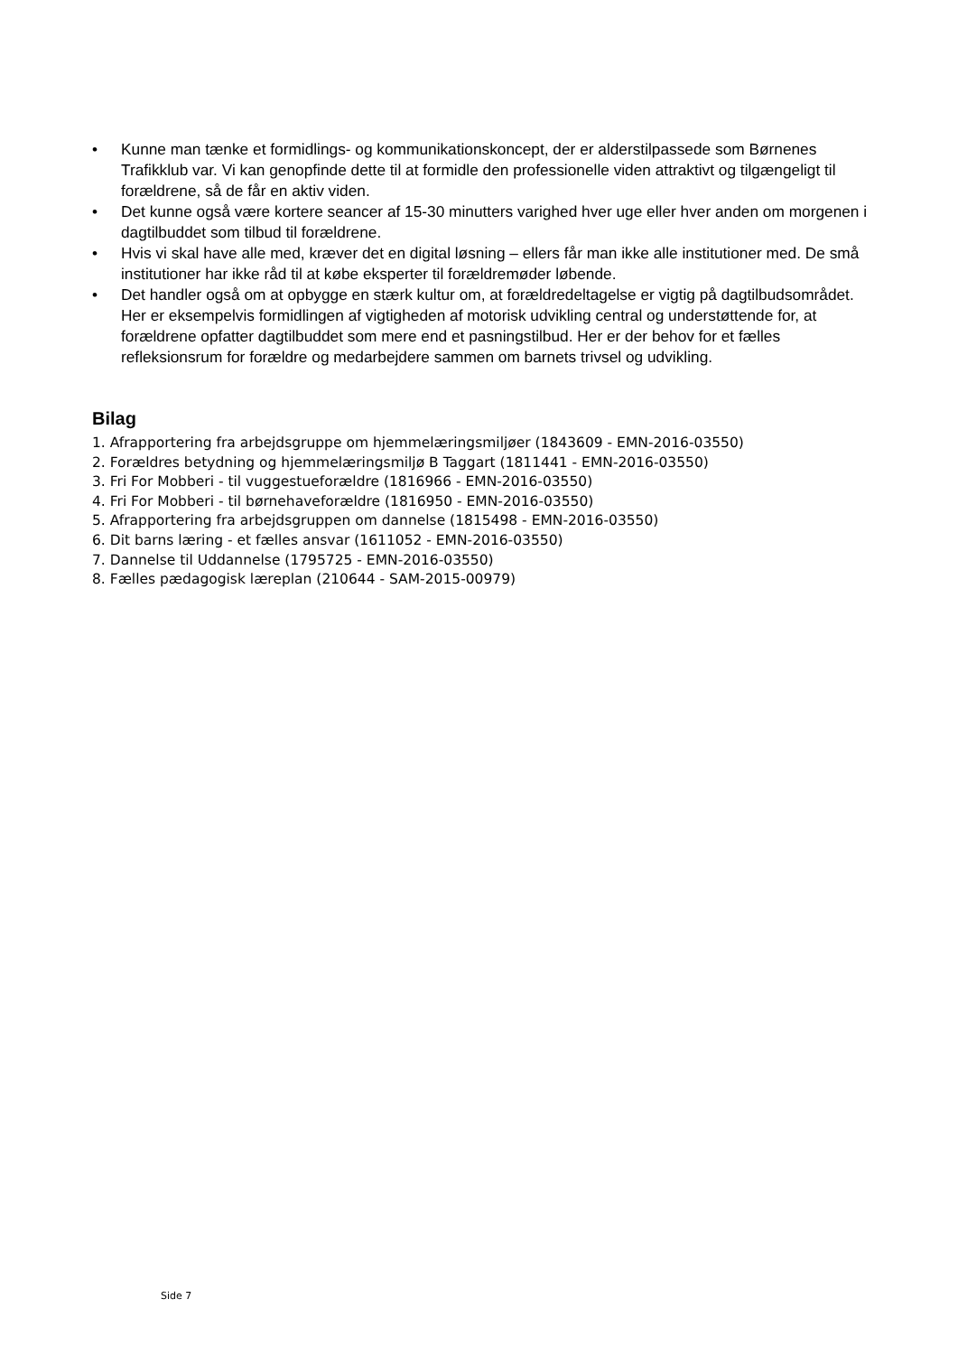• Kunne man tænke et formidlings- og kommunikationskoncept, der er alderstilpassede som Børnenes Trafikklub var. Vi kan genopfinde dette til at formidle den professionelle viden attraktivt og tilgængeligt til forældrene, så de får en aktiv viden.
• Det kunne også være kortere seancer af 15-30 minutters varighed hver uge eller hver anden om morgenen i dagtilbuddet som tilbud til forældrene.
• Hvis vi skal have alle med, kræver det en digital løsning – ellers får man ikke alle institutioner med. De små institutioner har ikke råd til at købe eksperter til forældremøder løbende.
• Det handler også om at opbygge en stærk kultur om, at forældredeltagelse er vigtig på dagtilbudsområdet. Her er eksempelvis formidlingen af vigtigheden af motorisk udvikling central og understøttende for, at forældrene opfatter dagtilbuddet som mere end et pasningstilbud. Her er der behov for et fælles refleksionsrum for forældre og medarbejdere sammen om barnets trivsel og udvikling.
Bilag
1. Afrapportering fra arbejdsgruppe om hjemmelæringsmiljøer (1843609 - EMN-2016-03550)
2. Forældres betydning og hjemmelæringsmiljø B Taggart (1811441 - EMN-2016-03550)
3. Fri For Mobberi - til vuggestueforældre (1816966 - EMN-2016-03550)
4. Fri For Mobberi - til børnehaveforældre (1816950 - EMN-2016-03550)
5. Afrapportering fra arbejdsgruppen om dannelse (1815498 - EMN-2016-03550)
6. Dit barns læring - et fælles ansvar (1611052 - EMN-2016-03550)
7. Dannelse til Uddannelse (1795725 - EMN-2016-03550)
8. Fælles pædagogisk læreplan (210644 - SAM-2015-00979)
Side 7